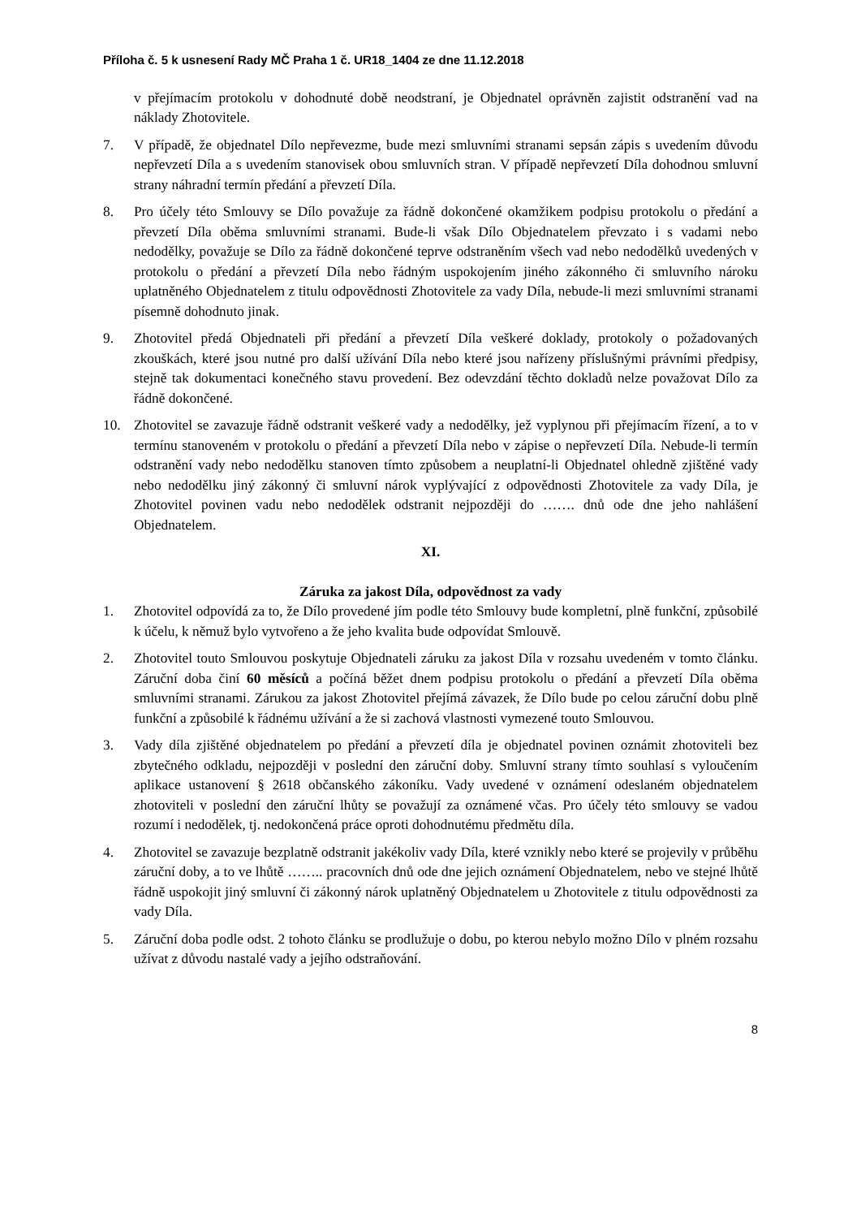Příloha č. 5 k usnesení Rady MČ Praha 1 č. UR18_1404 ze dne 11.12.2018
v přejímacím protokolu v dohodnuté době neodstraní, je Objednatel oprávněn zajistit odstranění vad na náklady Zhotovitele.
7. V případě, že objednatel Dílo nepřevezme, bude mezi smluvními stranami sepsán zápis s uvedením důvodu nepřevzetí Díla a s uvedením stanovisek obou smluvních stran. V případě nepřevzetí Díla dohodnou smluvní strany náhradní termín předání a převzetí Díla.
8. Pro účely této Smlouvy se Dílo považuje za řádně dokončené okamžikem podpisu protokolu o předání a převzetí Díla oběma smluvními stranami. Bude-li však Dílo Objednatelem převzato i s vadami nebo nedodělky, považuje se Dílo za řádně dokončené teprve odstraněním všech vad nebo nedodělků uvedených v protokolu o předání a převzetí Díla nebo řádným uspokojením jiného zákonného či smluvního nároku uplatněného Objednatelem z titulu odpovědnosti Zhotovitele za vady Díla, nebude-li mezi smluvními stranami písemně dohodnuto jinak.
9. Zhotovitel předá Objednateli při předání a převzetí Díla veškeré doklady, protokoly o požadovaných zkouškách, které jsou nutné pro další užívání Díla nebo které jsou nařízeny příslušnými právními předpisy, stejně tak dokumentaci konečného stavu provedení. Bez odevzdání těchto dokladů nelze považovat Dílo za řádně dokončené.
10. Zhotovitel se zavazuje řádně odstranit veškeré vady a nedodělky, jež vyplynou při přejímacím řízení, a to v termínu stanoveném v protokolu o předání a převzetí Díla nebo v zápise o nepřevzetí Díla. Nebude-li termín odstranění vady nebo nedodělku stanoven tímto způsobem a neuplatní-li Objednatel ohledně zjištěné vady nebo nedodělku jiný zákonný či smluvní nárok vyplývající z odpovědnosti Zhotovitele za vady Díla, je Zhotovitel povinen vadu nebo nedodělek odstranit nejpozději do ……. dnů ode dne jeho nahlášení Objednatelem.
XI.
Záruka za jakost Díla, odpovědnost za vady
1. Zhotovitel odpovídá za to, že Dílo provedené jím podle této Smlouvy bude kompletní, plně funkční, způsobilé k účelu, k němuž bylo vytvořeno a že jeho kvalita bude odpovídat Smlouvě.
2. Zhotovitel touto Smlouvou poskytuje Objednateli záruku za jakost Díla v rozsahu uvedeném v tomto článku. Záruční doba činí 60 měsíců a počíná běžet dnem podpisu protokolu o předání a převzetí Díla oběma smluvními stranami. Zárukou za jakost Zhotovitel přejímá závazek, že Dílo bude po celou záruční dobu plně funkční a způsobilé k řádnému užívání a že si zachová vlastnosti vymezené touto Smlouvou.
3. Vady díla zjištěné objednatelem po předání a převzetí díla je objednatel povinen oznámit zhotoviteli bez zbytečného odkladu, nejpozději v poslední den záruční doby. Smluvní strany tímto souhlasí s vyloučením aplikace ustanovení § 2618 občanského zákoníku. Vady uvedené v oznámení odeslaném objednatelem zhotoviteli v poslední den záruční lhůty se považují za oznámené včas. Pro účely této smlouvy se vadou rozumí i nedodělek, tj. nedokončená práce oproti dohodnutému předmětu díla.
4. Zhotovitel se zavazuje bezplatně odstranit jakékoliv vady Díla, které vznikly nebo které se projevily v průběhu záruční doby, a to ve lhůtě …….. pracovních dnů ode dne jejich oznámení Objednatelem, nebo ve stejné lhůtě řádně uspokojit jiný smluvní či zákonný nárok uplatněný Objednatelem u Zhotovitele z titulu odpovědnosti za vady Díla.
5. Záruční doba podle odst. 2 tohoto článku se prodlužuje o dobu, po kterou nebylo možno Dílo v plném rozsahu užívat z důvodu nastalé vady a jejího odstraňování.
8